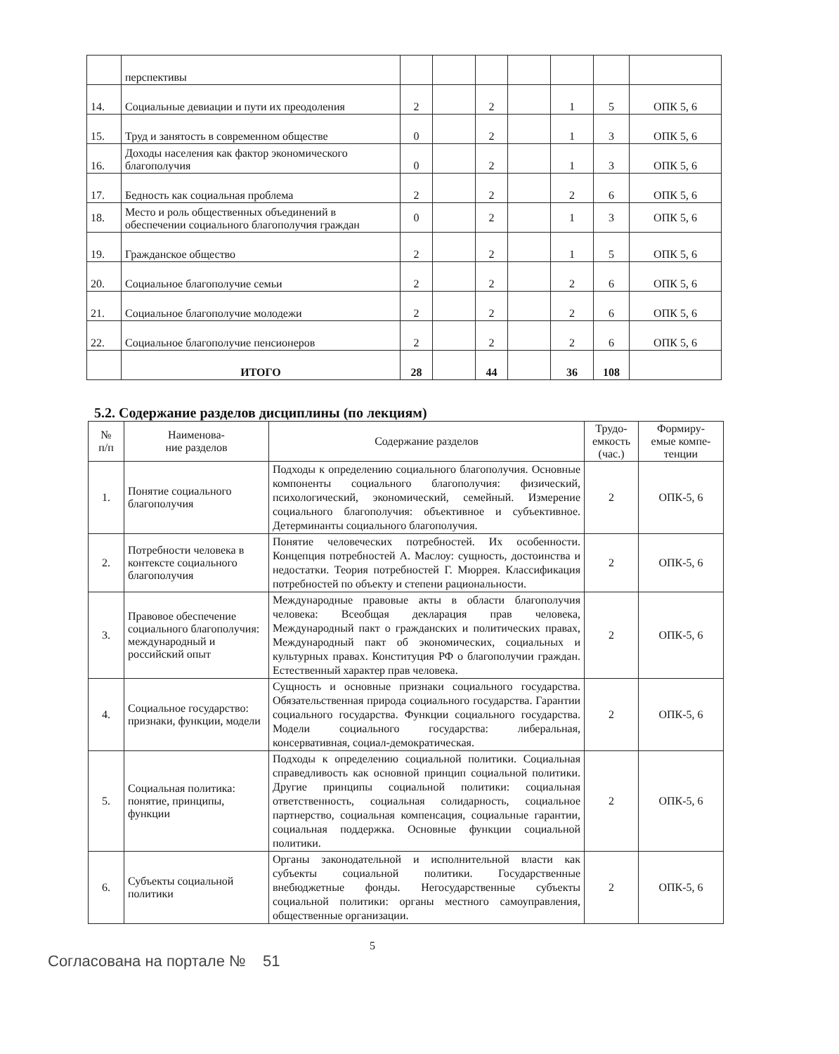| | перспективы | | | | | | | |
| 14. | Социальные девиации и пути их преодоления | 2 | | 2 | | 1 | 5 | ОПК 5, 6 |
| 15. | Труд и занятость в современном обществе | 0 | | 2 | | 1 | 3 | ОПК 5, 6 |
| 16. | Доходы населения как фактор экономического благополучия | 0 | | 2 | | 1 | 3 | ОПК 5, 6 |
| 17. | Бедность как социальная проблема | 2 | | 2 | | 2 | 6 | ОПК 5, 6 |
| 18. | Место и роль общественных объединений в обеспечении социального благополучия граждан | 0 | | 2 | | 1 | 3 | ОПК 5, 6 |
| 19. | Гражданское общество | 2 | | 2 | | 1 | 5 | ОПК 5, 6 |
| 20. | Социальное благополучие семьи | 2 | | 2 | | 2 | 6 | ОПК 5, 6 |
| 21. | Социальное благополучие молодежи | 2 | | 2 | | 2 | 6 | ОПК 5, 6 |
| 22. | Социальное благополучие пенсионеров | 2 | | 2 | | 2 | 6 | ОПК 5, 6 |
| | ИТОГО | 28 | | 44 | | 36 | 108 | |
5.2. Содержание разделов дисциплины (по лекциям)
| № п/п | Наименова- ние разделов | Содержание разделов | Трудо- емкость (час.) | Формиру- емые компе- тенции |
| --- | --- | --- | --- | --- |
| 1. | Понятие социального благополучия | Подходы к определению социального благополучия. Основные компоненты социального благополучия: физический, психологический, экономический, семейный. Измерение социального благополучия: объективное и субъективное. Детерминанты социального благополучия. | 2 | ОПК-5, 6 |
| 2. | Потребности человека в контексте социального благополучия | Понятие человеческих потребностей. Их особенности. Концепция потребностей А. Маслоу: сущность, достоинства и недостатки. Теория потребностей Г. Мюррея. Классификация потребностей по объекту и степени рациональности. | 2 | ОПК-5, 6 |
| 3. | Правовое обеспечение социального благополучия: международный и российский опыт | Международные правовые акты в области благополучия человека: Всеобщая декларация прав человека, Международный пакт о гражданских и политических правах, Международный пакт об экономических, социальных и культурных правах. Конституция РФ о благополучии граждан. Естественный характер прав человека. | 2 | ОПК-5, 6 |
| 4. | Социальное государство: признаки, функции, модели | Сущность и основные признаки социального государства. Обязательственная природа социального государства. Гарантии социального государства. Функции социального государства. Модели социального государства: либеральная, консервативная, социал-демократическая. | 2 | ОПК-5, 6 |
| 5. | Социальная политика: понятие, принципы, функции | Подходы к определению социальной политики. Социальная справедливость как основной принцип социальной политики. Другие принципы социальной политики: социальная ответственность, социальная солидарность, социальное партнерство, социальная компенсация, социальные гарантии, социальная поддержка. Основные функции социальной политики. | 2 | ОПК-5, 6 |
| 6. | Субъекты социальной политики | Органы законодательной и исполнительной власти как субъекты социальной политики. Государственные внебюджетные фонды. Негосударственные субъекты социальной политики: органы местного самоуправления, общественные организации. | 2 | ОПК-5, 6 |
5
Согласована на портале № 51